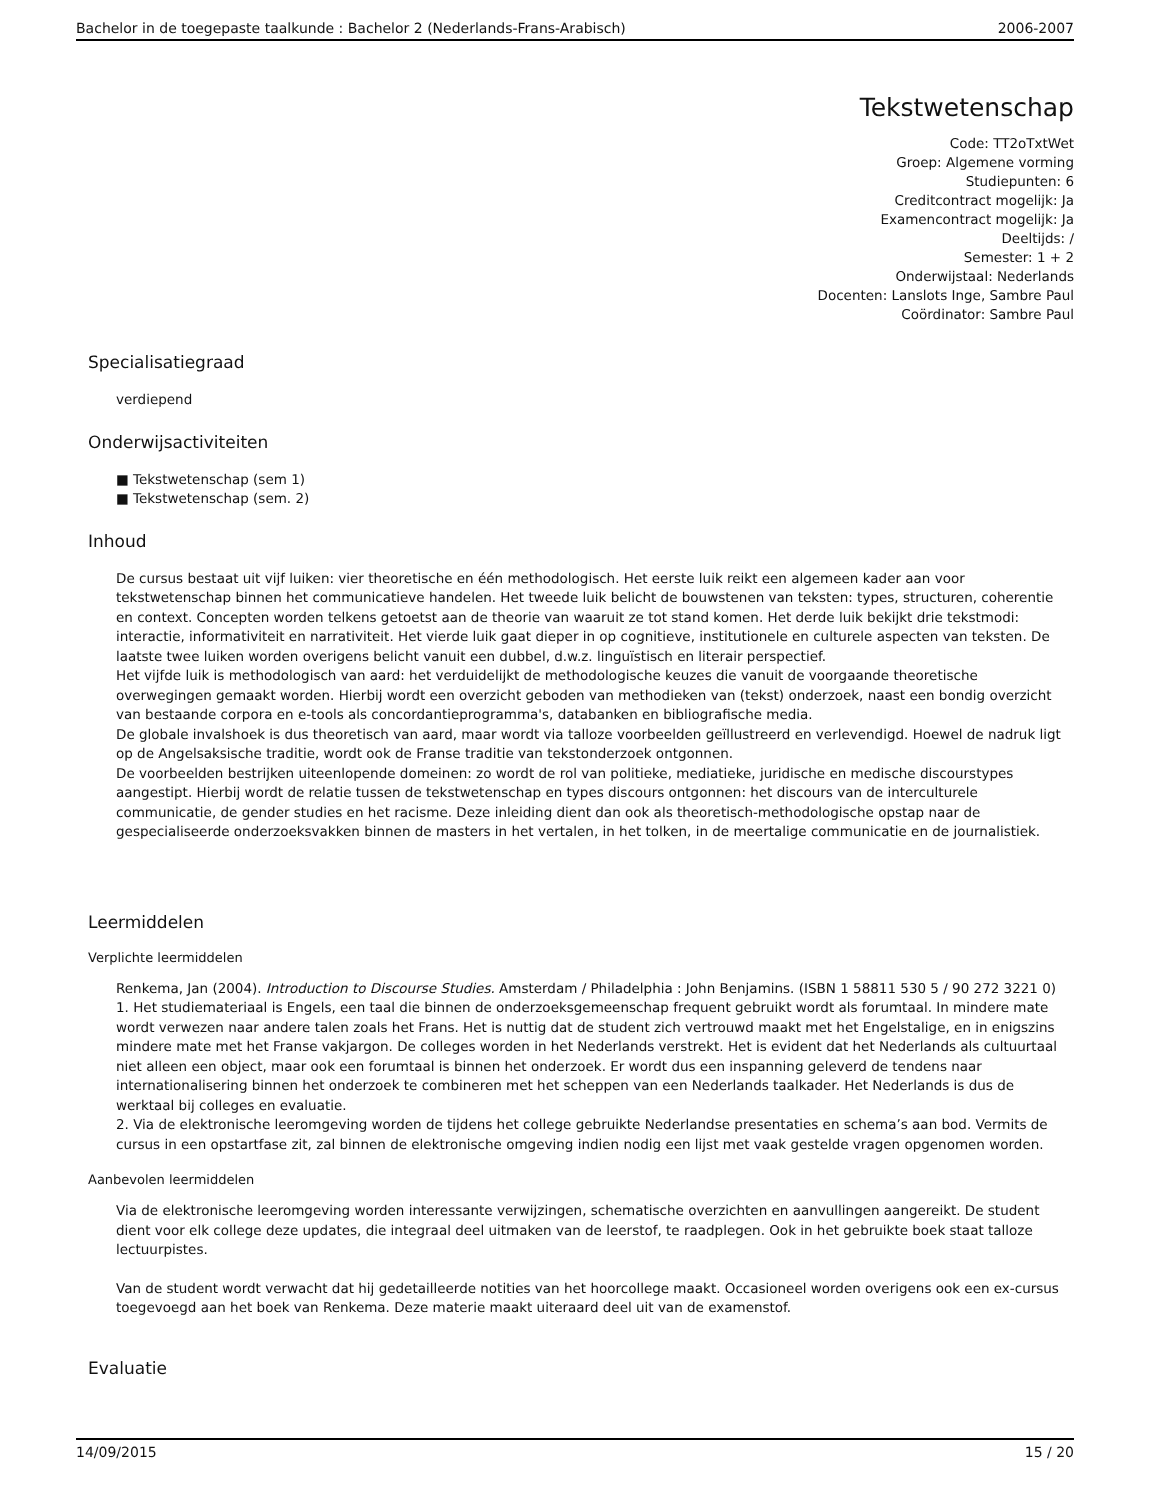Bachelor in de toegepaste taalkunde : Bachelor 2 (Nederlands-Frans-Arabisch) 2006-2007
Tekstwetenschap
Code: TT2oTxtWet
Groep: Algemene vorming
Studiepunten: 6
Creditcontract mogelijk: Ja
Examencontract mogelijk: Ja
Deeltijds: /
Semester: 1 + 2
Onderwijstaal: Nederlands
Docenten: Lanslots Inge, Sambre Paul
Coördinator: Sambre Paul
Specialisatiegraad
verdiepend
Onderwijsactiviteiten
■ Tekstwetenschap (sem 1)
■ Tekstwetenschap (sem. 2)
Inhoud
De cursus bestaat uit vijf luiken: vier theoretische en één methodologisch. Het eerste luik reikt een algemeen kader aan voor tekstwetenschap binnen het communicatieve handelen. Het tweede luik belicht de bouwstenen van teksten: types, structuren, coherentie en context. Concepten worden telkens getoetst aan de theorie van waaruit ze tot stand komen. Het derde luik bekijkt drie tekstmodi: interactie, informativiteit en narrativiteit. Het vierde luik gaat dieper in op cognitieve, institutionele en culturele aspecten van teksten. De laatste twee luiken worden overigens belicht vanuit een dubbel, d.w.z. linguïstisch en literair perspectief.
Het vijfde luik is methodologisch van aard: het verduidelijkt de methodologische keuzes die vanuit de voorgaande theoretische overwegingen gemaakt worden. Hierbij wordt een overzicht geboden van methodieken van (tekst) onderzoek, naast een bondig overzicht van bestaande corpora en e-tools als concordantieprogramma's, databanken en bibliografische media.
De globale invalshoek is dus theoretisch van aard, maar wordt via talloze voorbeelden geïllustreerd en verlevendigd. Hoewel de nadruk ligt op de Angelsaksische traditie, wordt ook de Franse traditie van tekstonderzoek ontgonnen.
De voorbeelden bestrijken uiteenlopende domeinen: zo wordt de rol van politieke, mediatieke, juridische en medische discourstypes aangestipt. Hierbij wordt de relatie tussen de tekstwetenschap en types discours ontgonnen: het discours van de interculturele communicatie, de gender studies en het racisme. Deze inleiding dient dan ook als theoretisch-methodologische opstap naar de gespecialiseerde onderzoeksvakken binnen de masters in het vertalen, in het tolken, in de meertalige communicatie en de journalistiek.
Leermiddelen
Verplichte leermiddelen
Renkema, Jan (2004). Introduction to Discourse Studies. Amsterdam / Philadelphia : John Benjamins. (ISBN 1 58811 530 5 / 90 272 3221 0)
1. Het studiemateriaal is Engels, een taal die binnen de onderzoeksgemeenschap frequent gebruikt wordt als forumtaal. In mindere mate wordt verwezen naar andere talen zoals het Frans. Het is nuttig dat de student zich vertrouwd maakt met het Engelstalige, en in enigszins mindere mate met het Franse vakjargon. De colleges worden in het Nederlands verstrekt. Het is evident dat het Nederlands als cultuurtaal niet alleen een object, maar ook een forumtaal is binnen het onderzoek. Er wordt dus een inspanning geleverd de tendens naar internationalisering binnen het onderzoek te combineren met het scheppen van een Nederlands taalkader. Het Nederlands is dus de werktaal bij colleges en evaluatie.
2. Via de elektronische leeromgeving worden de tijdens het college gebruikte Nederlandse presentaties en schema’s aan bod. Vermits de cursus in een opstartfase zit, zal binnen de elektronische omgeving indien nodig een lijst met vaak gestelde vragen opgenomen worden.
Aanbevolen leermiddelen
Via de elektronische leeromgeving worden interessante verwijzingen, schematische overzichten en aanvullingen aangereikt. De student dient voor elk college deze updates, die integraal deel uitmaken van de leerstof, te raadplegen. Ook in het gebruikte boek staat talloze lectuurpistes.
Van de student wordt verwacht dat hij gedetailleerde notities van het hoorcollege maakt. Occasioneel worden overigens ook een ex-cursus toegevoegd aan het boek van Renkema. Deze materie maakt uiteraard deel uit van de examenstof.
Evaluatie
14/09/2015 15 / 20